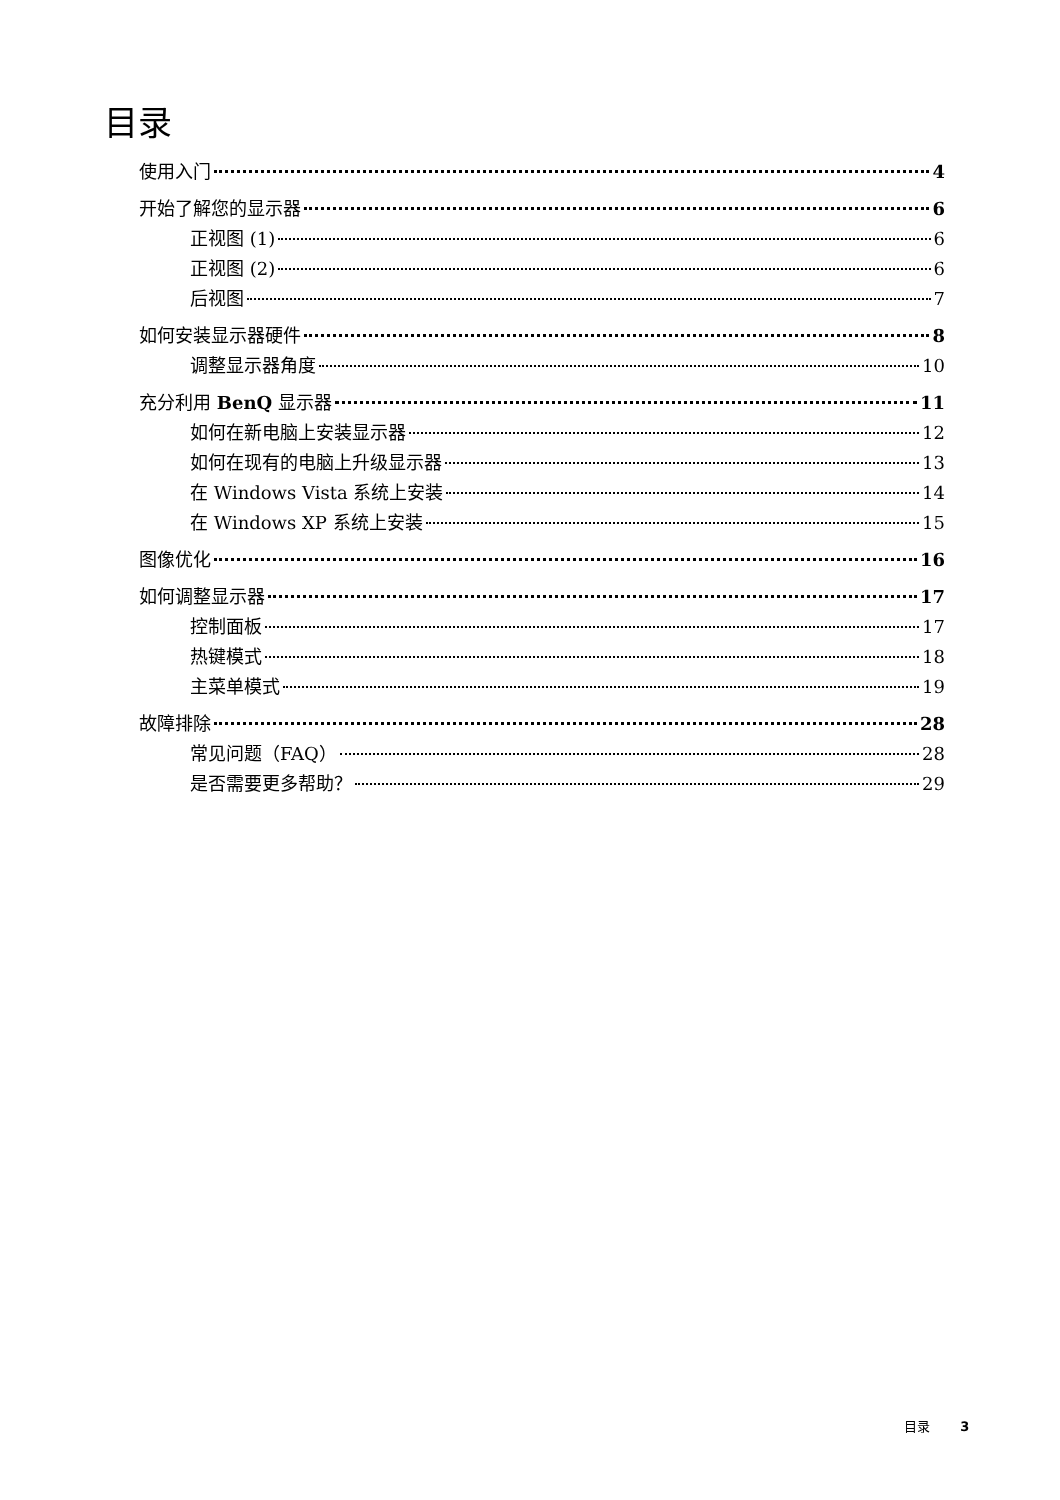目录
使用入门 4
开始了解您的显示器 6
正视图 (1) 6
正视图 (2) 6
后视图 7
如何安装显示器硬件 8
调整显示器角度 10
充分利用 BenQ 显示器 11
如何在新电脑上安装显示器 12
如何在现有的电脑上升级显示器 13
在 Windows Vista 系统上安装 14
在 Windows XP 系统上安装 15
图像优化 16
如何调整显示器 17
控制面板 17
热键模式 18
主菜单模式 19
故障排除 28
常见问题（FAQ） 28
是否需要更多帮助？ 29
目录 3